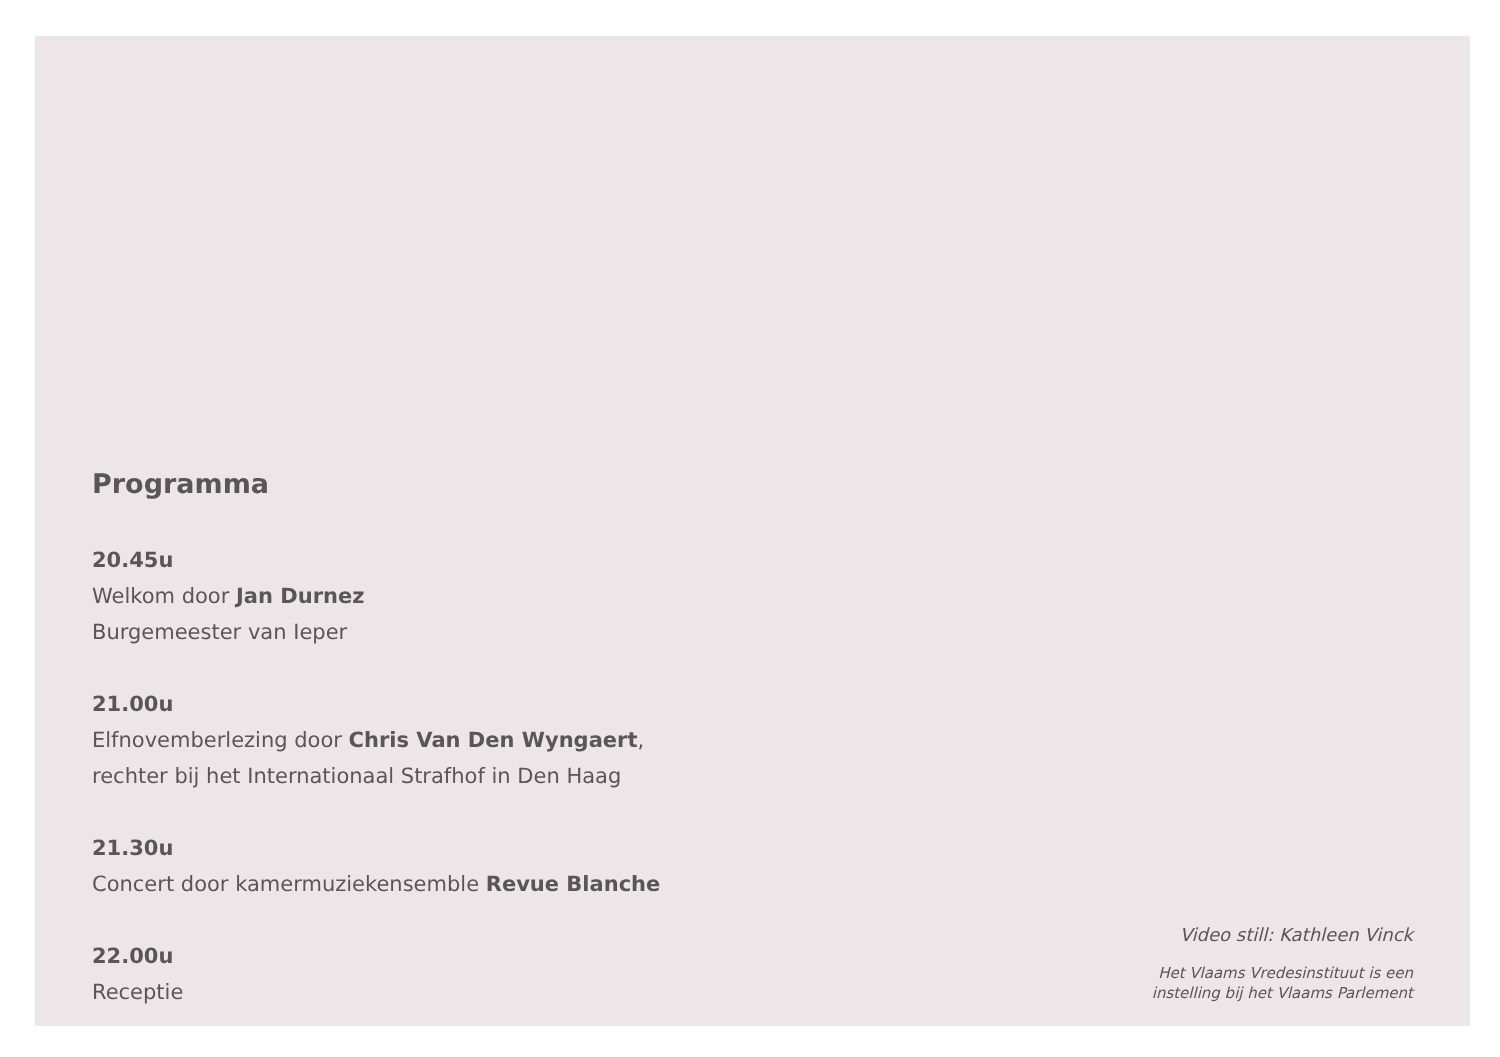Programma
20.45u
Welkom door Jan Durnez
Burgemeester van Ieper
21.00u
Elfnovemberlezing door Chris Van Den Wyngaert,
rechter bij het Internationaal Strafhof in Den Haag
21.30u
Concert door kamermuziekensemble Revue Blanche
22.00u
Receptie
Video still: Kathleen Vinck
Het Vlaams Vredesinstituut is een
instelling bij het Vlaams Parlement